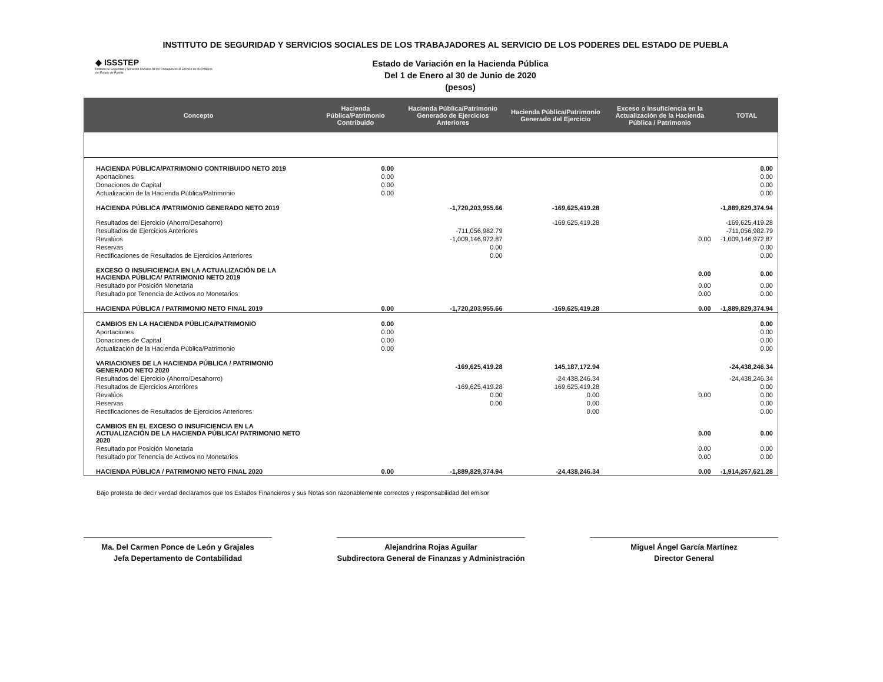INSTITUTO DE SEGURIDAD Y SERVICIOS SOCIALES DE LOS TRABAJADORES AL SERVICIO DE LOS PODERES DEL ESTADO DE PUEBLA
◆ ISSSTEP
Instituto de Seguridad y Servicios Sociales de los Trabajadores al Servicio de los Poderes del Estado de Puebla
Estado de Variación en la Hacienda Pública
Del 1 de Enero al 30 de Junio de 2020
(pesos)
| Concepto | Hacienda Pública/Patrimonio Contribuido | Hacienda Pública/Patrimonio Generado de Ejercicios Anteriores | Hacienda Pública/Patrimonio Generado del Ejercicio | Exceso o Insuficiencia en la Actualización de la Hacienda Pública / Patrimonio | TOTAL |
| --- | --- | --- | --- | --- | --- |
| HACIENDA PÚBLICA/PATRIMONIO CONTRIBUIDO NETO 2019 | 0.00 | | | | 0.00 |
| Aportaciones | 0.00 | | | | 0.00 |
| Donaciones de Capital | 0.00 | | | | 0.00 |
| Actualización de la Hacienda Pública/Patrimonio | 0.00 | | | | 0.00 |
| HACIENDA PÚBLICA /PATRIMONIO GENERADO NETO 2019 | | -1,720,203,955.66 | -169,625,419.28 | | -1,889,829,374.94 |
| Resultados del Ejercicio (Ahorro/Desahorro) | | | -169,625,419.28 | | -169,625,419.28 |
| Resultados de Ejercicios Anteriores | | -711,056,982.79 | | | -711,056,982.79 |
| Revalúos | | -1,009,146,972.87 | | 0.00 | -1,009,146,972.87 |
| Reservas | | 0.00 | | | 0.00 |
| Rectificaciones de Resultados de Ejercicios Anteriores | | 0.00 | | | 0.00 |
| EXCESO O INSUFICIENCIA EN LA ACTUALIZACIÓN DE LA HACIENDA PÚBLICA/ PATRIMONIO NETO 2019 | | | | 0.00 | 0.00 |
| Resultado por Posición Monetaria | | | | 0.00 | 0.00 |
| Resultado por Tenencia de Activos no Monetarios | | | | 0.00 | 0.00 |
| HACIENDA PÚBLICA / PATRIMONIO NETO FINAL 2019 | 0.00 | -1,720,203,955.66 | -169,625,419.28 | 0.00 | -1,889,829,374.94 |
| CAMBIOS EN LA HACIENDA PÚBLICA/PATRIMONIO | 0.00 | | | | 0.00 |
| Aportaciones | 0.00 | | | | 0.00 |
| Donaciones de Capital | 0.00 | | | | 0.00 |
| Actualización de la Hacienda Pública/Patrimonio | 0.00 | | | | 0.00 |
| VARIACIONES DE LA HACIENDA PÚBLICA / PATRIMONIO GENERADO NETO 2020 | | -169,625,419.28 | 145,187,172.94 | | -24,438,246.34 |
| Resultados del Ejercicio (Ahorro/Desahorro) | | | -24,438,246.34 | | -24,438,246.34 |
| Resultados de Ejercicios Anteriores | | -169,625,419.28 | 169,625,419.28 | | 0.00 |
| Revalúos | | 0.00 | 0.00 | 0.00 | 0.00 |
| Reservas | | 0.00 | 0.00 | | 0.00 |
| Rectificaciones de Resultados de Ejercicios Anteriores | | | 0.00 | | 0.00 |
| CAMBIOS EN EL EXCESO O INSUFICIENCIA EN LA ACTUALIZACIÓN DE LA HACIENDA PÚBLICA/ PATRIMONIO NETO 2020 | | | | 0.00 | 0.00 |
| Resultado por Posición Monetaria | | | | 0.00 | 0.00 |
| Resultado por Tenencia de Activos no Monetarios | | | | 0.00 | 0.00 |
| HACIENDA PÚBLICA / PATRIMONIO NETO FINAL 2020 | 0.00 | -1,889,829,374.94 | -24,438,246.34 | 0.00 | -1,914,267,621.28 |
Bajo protesta de decir verdad declaramos que los Estados Financieros y sus Notas son razonablemente correctos y responsabilidad del emisor
Ma. Del Carmen Ponce de León y Grajales
Jefa Depertamento de Contabilidad
Alejandrina Rojas Aguilar
Subdirectora General de Finanzas y Administración
Miguel Ángel García Martínez
Director General